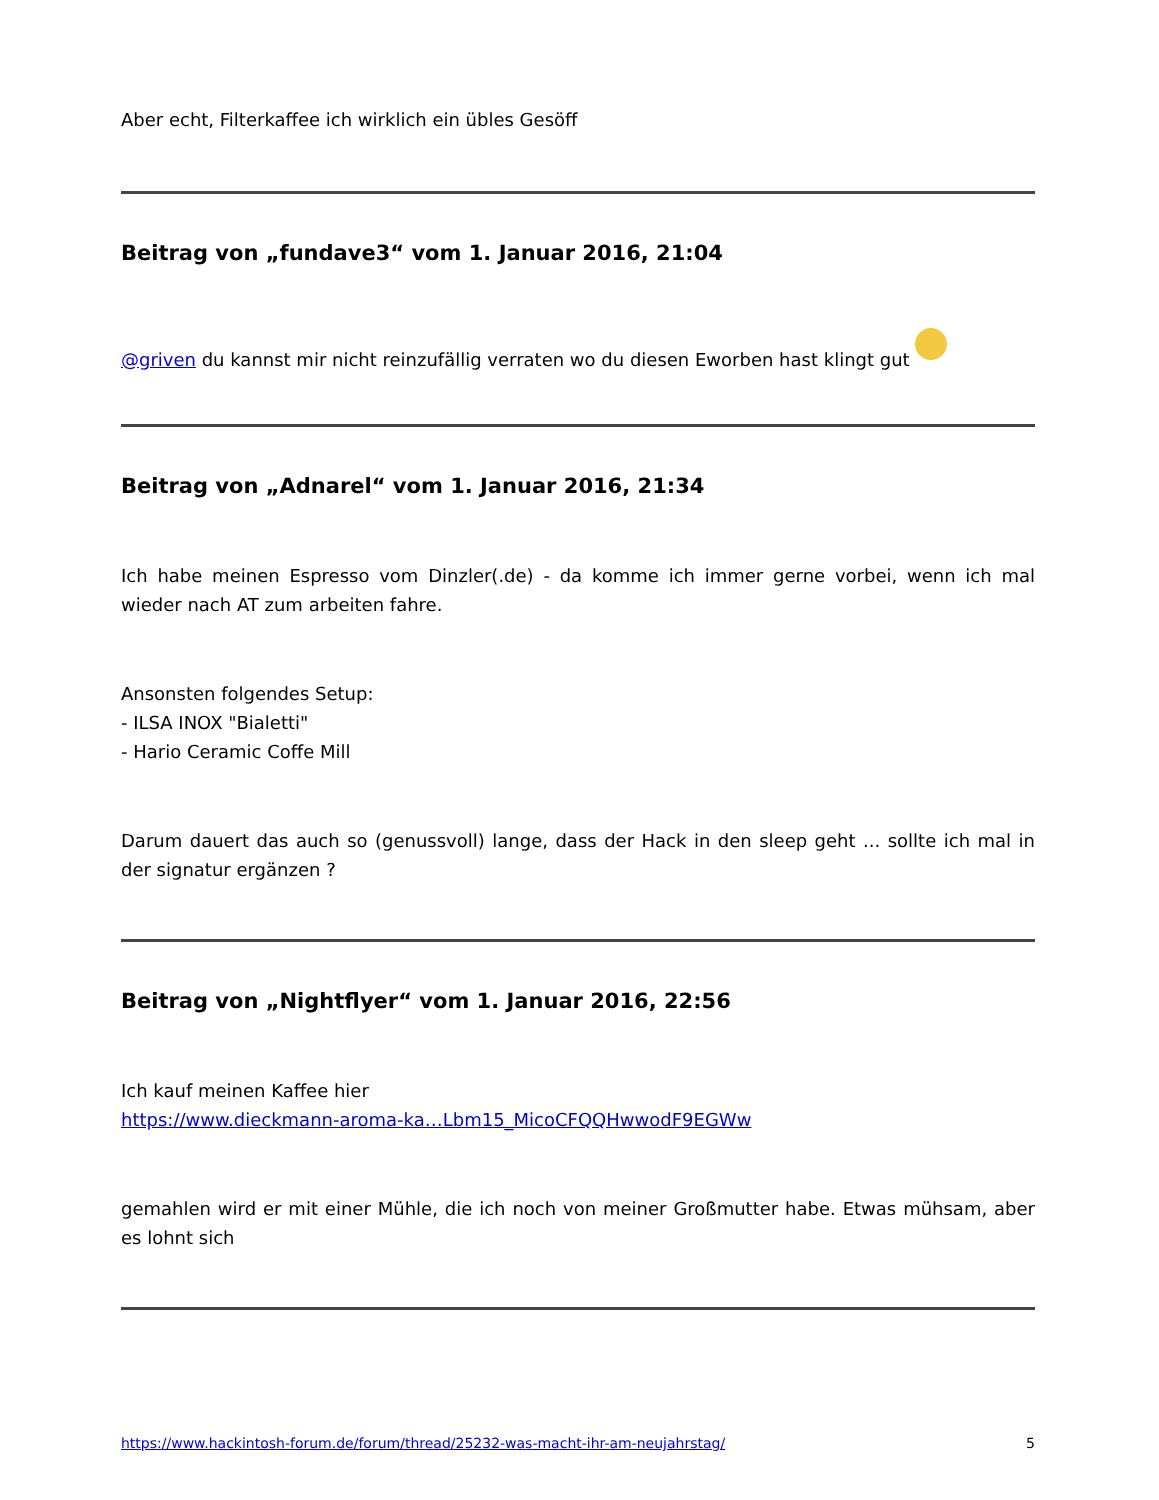Aber echt, Filterkaffee ich wirklich ein übles Gesöff
Beitrag von „fundave3“ vom 1. Januar 2016, 21:04
@griven du kannst mir nicht reinzufällig verraten wo du diesen Eworben hast klingt gut
Beitrag von „Adnarel“ vom 1. Januar 2016, 21:34
Ich habe meinen Espresso vom Dinzler(.de) - da komme ich immer gerne vorbei, wenn ich mal wieder nach AT zum arbeiten fahre.
Ansonsten folgendes Setup:
- ILSA INOX "Bialetti"
- Hario Ceramic Coffe Mill
Darum dauert das auch so (genussvoll) lange, dass der Hack in den sleep geht ... sollte ich mal in der signatur ergänzen ?
Beitrag von „Nightflyer“ vom 1. Januar 2016, 22:56
Ich kauf meinen Kaffee hier
https://www.dieckmann-aroma-ka…Lbm15_MicoCFQQHwwodF9EGWw
gemahlen wird er mit einer Mühle, die ich noch von meiner Großmutter habe. Etwas mühsam, aber es lohnt sich
https://www.hackintosh-forum.de/forum/thread/25232-was-macht-ihr-am-neujahrstag/ 5